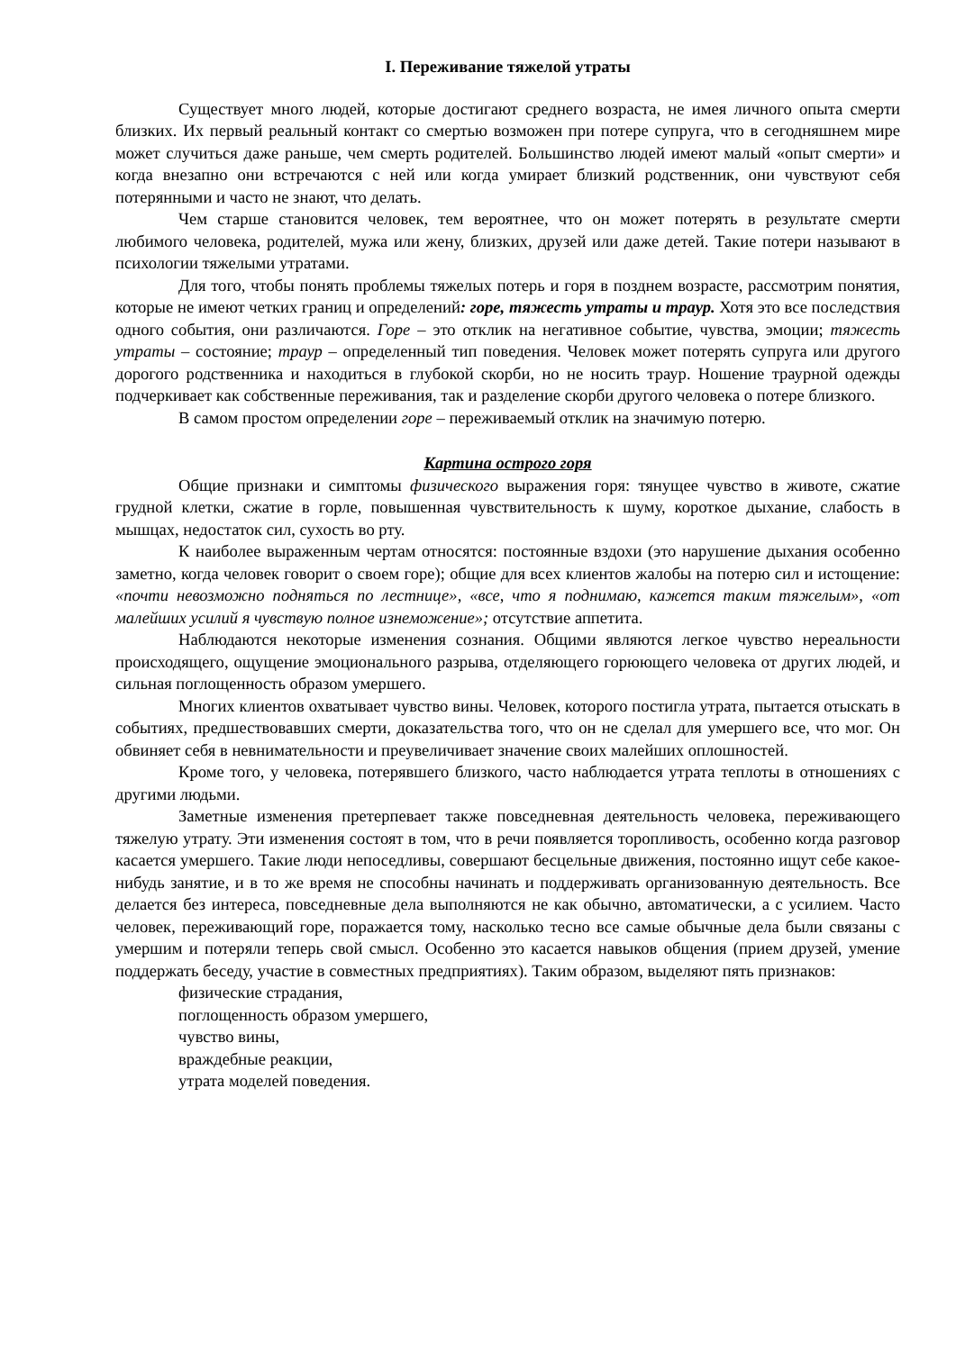I. Переживание тяжелой утраты
Существует много людей, которые достигают среднего возраста, не имея личного опыта смерти близких. Их первый реальный контакт со смертью возможен при потере супруга, что в сегодняшнем мире может случиться даже раньше, чем смерть родителей. Большинство людей имеют малый «опыт смерти» и когда внезапно они встречаются с ней или когда умирает близкий родственник, они чувствуют себя потерянными и часто не знают, что делать.
Чем старше становится человек, тем вероятнее, что он может потерять в результате смерти любимого человека, родителей, мужа или жену, близких, друзей или даже детей. Такие потери называют в психологии тяжелыми утратами.
Для того, чтобы понять проблемы тяжелых потерь и горя в позднем возрасте, рассмотрим понятия, которые не имеют четких границ и определений: горе, тяжесть утраты и траур. Хотя это все последствия одного события, они различаются. Горе – это отклик на негативное событие, чувства, эмоции; тяжесть утраты – состояние; траур – определенный тип поведения. Человек может потерять супруга или другого дорогого родственника и находиться в глубокой скорби, но не носить траур. Ношение траурной одежды подчеркивает как собственные переживания, так и разделение скорби другого человека о потере близкого.
В самом простом определении горе – переживаемый отклик на значимую потерю.
Картина острого горя
Общие признаки и симптомы физического выражения горя: тянущее чувство в животе, сжатие грудной клетки, сжатие в горле, повышенная чувствительность к шуму, короткое дыхание, слабость в мышцах, недостаток сил, сухость во рту.
К наиболее выраженным чертам относятся: постоянные вздохи (это нарушение дыхания особенно заметно, когда человек говорит о своем горе); общие для всех клиентов жалобы на потерю сил и истощение: «почти невозможно подняться по лестнице», «все, что я поднимаю, кажется таким тяжелым», «от малейших усилий я чувствую полное изнеможение»; отсутствие аппетита.
Наблюдаются некоторые изменения сознания. Общими являются легкое чувство нереальности происходящего, ощущение эмоционального разрыва, отделяющего горюющего человека от других людей, и сильная поглощенность образом умершего.
Многих клиентов охватывает чувство вины. Человек, которого постигла утрата, пытается отыскать в событиях, предшествовавших смерти, доказательства того, что он не сделал для умершего все, что мог. Он обвиняет себя в невнимательности и преувеличивает значение своих малейших оплошностей.
Кроме того, у человека, потерявшего близкого, часто наблюдается утрата теплоты в отношениях с другими людьми.
Заметные изменения претерпевает также повседневная деятельность человека, переживающего тяжелую утрату. Эти изменения состоят в том, что в речи появляется торопливость, особенно когда разговор касается умершего. Такие люди непоседливы, совершают бесцельные движения, постоянно ищут себе какое-нибудь занятие, и в то же время не способны начинать и поддерживать организованную деятельность. Все делается без интереса, повседневные дела выполняются не как обычно, автоматически, а с усилием. Часто человек, переживающий горе, поражается тому, насколько тесно все самые обычные дела были связаны с умершим и потеряли теперь свой смысл. Особенно это касается навыков общения (прием друзей, умение поддержать беседу, участие в совместных предприятиях). Таким образом, выделяют пять признаков:
физические страдания,
поглощенность образом умершего,
чувство вины,
враждебные реакции,
утрата моделей поведения.